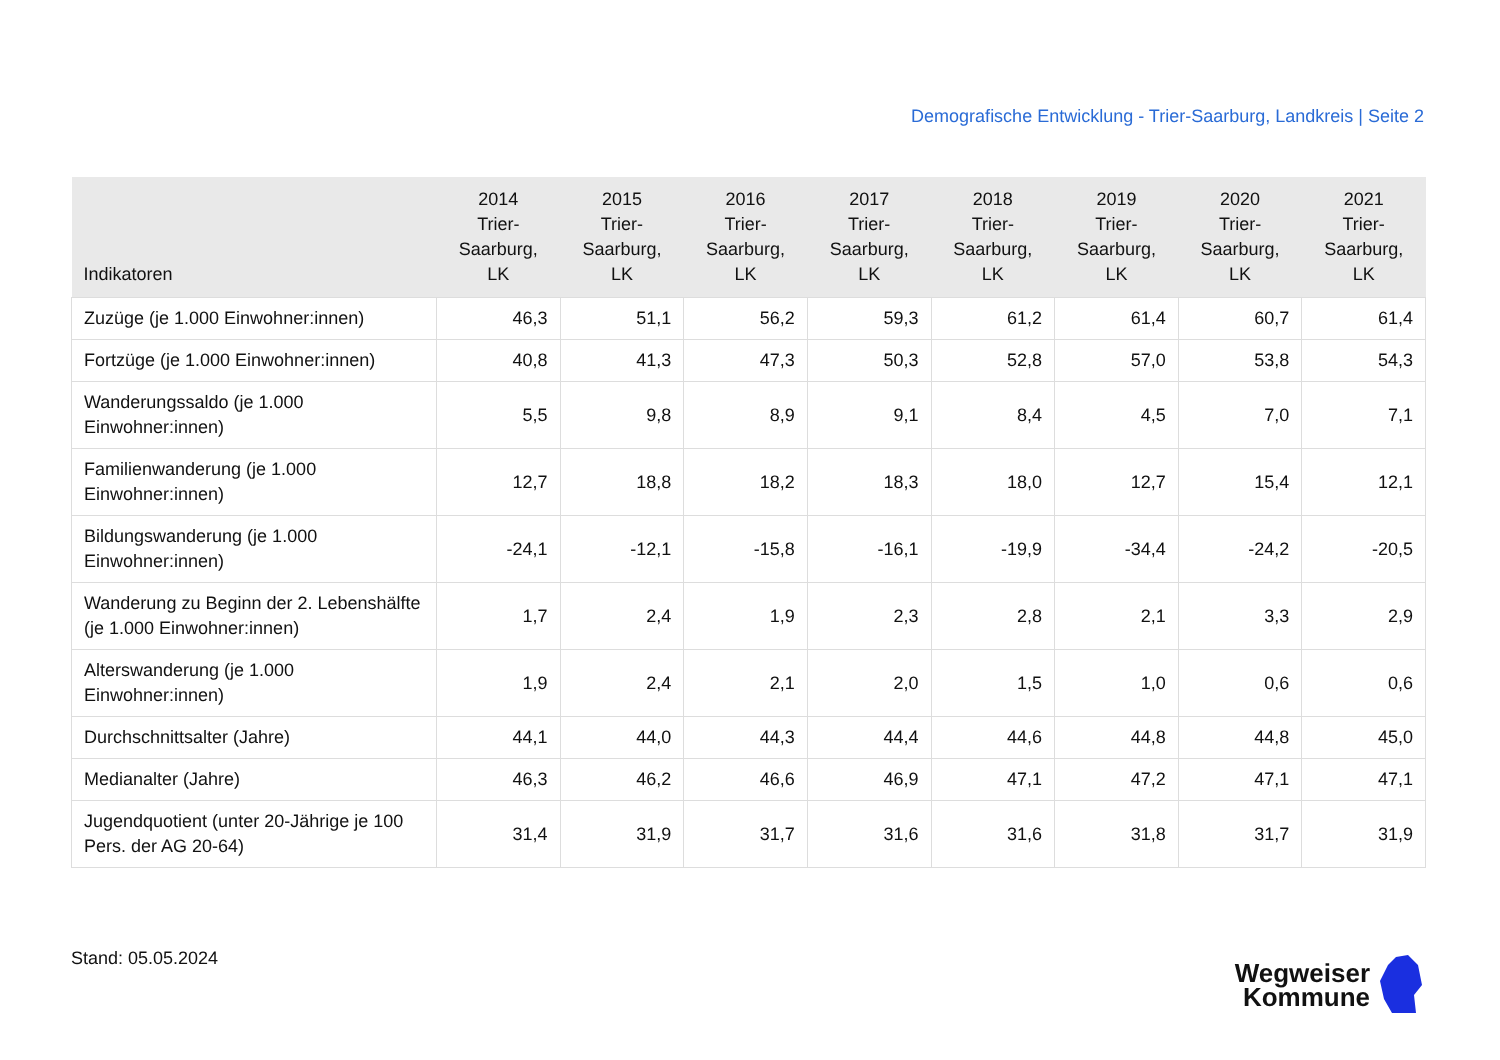Demografische Entwicklung - Trier-Saarburg, Landkreis | Seite 2
| Indikatoren | 2014 Trier- Saarburg, LK | 2015 Trier- Saarburg, LK | 2016 Trier- Saarburg, LK | 2017 Trier- Saarburg, LK | 2018 Trier- Saarburg, LK | 2019 Trier- Saarburg, LK | 2020 Trier- Saarburg, LK | 2021 Trier- Saarburg, LK |
| --- | --- | --- | --- | --- | --- | --- | --- | --- |
| Zuzüge (je 1.000 Einwohner:innen) | 46,3 | 51,1 | 56,2 | 59,3 | 61,2 | 61,4 | 60,7 | 61,4 |
| Fortzüge (je 1.000 Einwohner:innen) | 40,8 | 41,3 | 47,3 | 50,3 | 52,8 | 57,0 | 53,8 | 54,3 |
| Wanderungssaldo (je 1.000 Einwohner:innen) | 5,5 | 9,8 | 8,9 | 9,1 | 8,4 | 4,5 | 7,0 | 7,1 |
| Familienwanderung (je 1.000 Einwohner:innen) | 12,7 | 18,8 | 18,2 | 18,3 | 18,0 | 12,7 | 15,4 | 12,1 |
| Bildungswanderung (je 1.000 Einwohner:innen) | -24,1 | -12,1 | -15,8 | -16,1 | -19,9 | -34,4 | -24,2 | -20,5 |
| Wanderung zu Beginn der 2. Lebenshälfte (je 1.000 Einwohner:innen) | 1,7 | 2,4 | 1,9 | 2,3 | 2,8 | 2,1 | 3,3 | 2,9 |
| Alterswanderung (je 1.000 Einwohner:innen) | 1,9 | 2,4 | 2,1 | 2,0 | 1,5 | 1,0 | 0,6 | 0,6 |
| Durchschnittsalter (Jahre) | 44,1 | 44,0 | 44,3 | 44,4 | 44,6 | 44,8 | 44,8 | 45,0 |
| Medianalter (Jahre) | 46,3 | 46,2 | 46,6 | 46,9 | 47,1 | 47,2 | 47,1 | 47,1 |
| Jugendquotient (unter 20-Jährige je 100 Pers. der AG 20-64) | 31,4 | 31,9 | 31,7 | 31,6 | 31,6 | 31,8 | 31,7 | 31,9 |
Stand: 05.05.2024
Wegweiser
Kommune